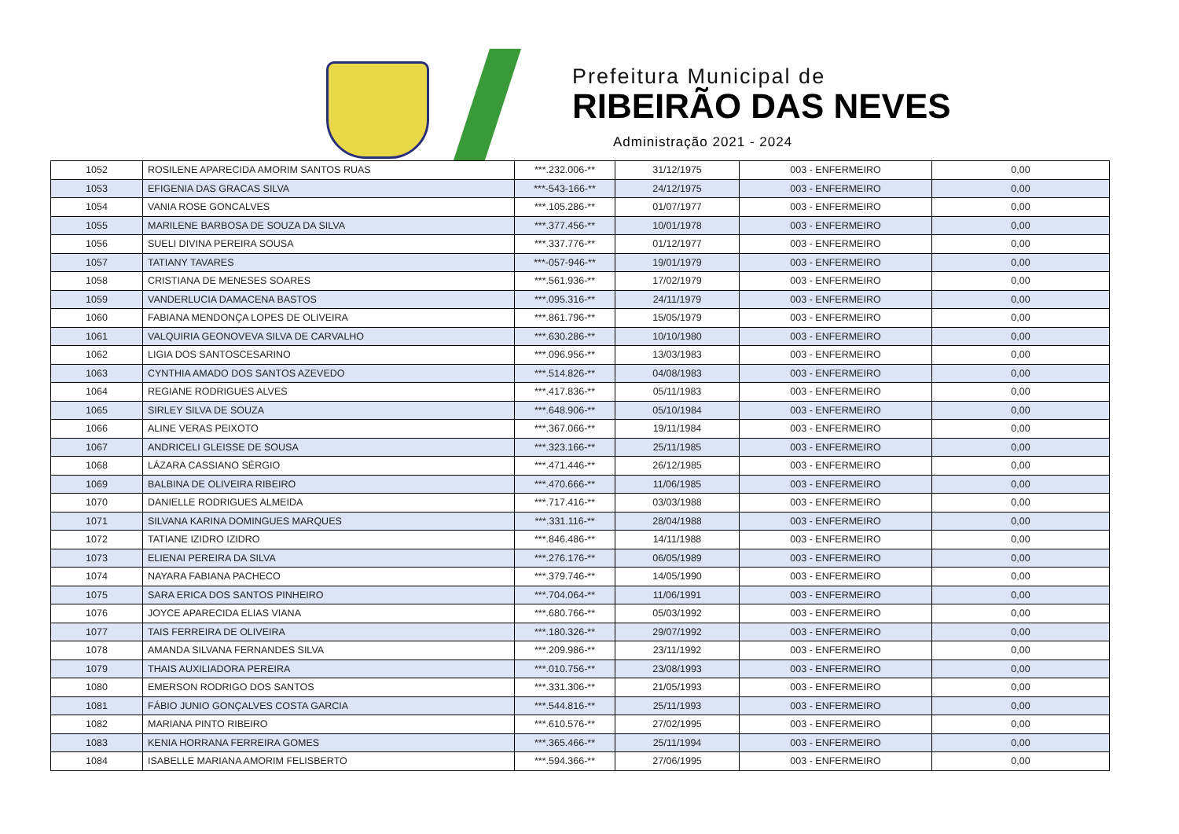Prefeitura Municipal de
RIBEIRÃO DAS NEVES
Administração 2021 - 2024
| 1052 | ROSILENE APARECIDA AMORIM SANTOS RUAS | ***.232.006-** | 31/12/1975 | 003 - ENFERMEIRO | 0,00 |
| 1053 | EFIGENIA DAS GRACAS SILVA | ***-543-166-** | 24/12/1975 | 003 - ENFERMEIRO | 0,00 |
| 1054 | VANIA ROSE GONCALVES | ***.105.286-** | 01/07/1977 | 003 - ENFERMEIRO | 0,00 |
| 1055 | MARILENE BARBOSA DE SOUZA DA SILVA | ***.377.456-** | 10/01/1978 | 003 - ENFERMEIRO | 0,00 |
| 1056 | SUELI DIVINA PEREIRA SOUSA | ***.337.776-** | 01/12/1977 | 003 - ENFERMEIRO | 0,00 |
| 1057 | TATIANY TAVARES | ***-057-946-** | 19/01/1979 | 003 - ENFERMEIRO | 0,00 |
| 1058 | CRISTIANA DE MENESES SOARES | ***.561.936-** | 17/02/1979 | 003 - ENFERMEIRO | 0,00 |
| 1059 | VANDERLUCIA DAMACENA BASTOS | ***.095.316-** | 24/11/1979 | 003 - ENFERMEIRO | 0,00 |
| 1060 | FABIANA MENDONÇA LOPES DE OLIVEIRA | ***.861.796-** | 15/05/1979 | 003 - ENFERMEIRO | 0,00 |
| 1061 | VALQUIRIA GEONOVEVA SILVA DE CARVALHO | ***.630.286-** | 10/10/1980 | 003 - ENFERMEIRO | 0,00 |
| 1062 | LIGIA DOS SANTOSCESARINO | ***.096.956-** | 13/03/1983 | 003 - ENFERMEIRO | 0,00 |
| 1063 | CYNTHIA AMADO DOS SANTOS AZEVEDO | ***.514.826-** | 04/08/1983 | 003 - ENFERMEIRO | 0,00 |
| 1064 | REGIANE RODRIGUES ALVES | ***.417.836-** | 05/11/1983 | 003 - ENFERMEIRO | 0,00 |
| 1065 | SIRLEY SILVA DE SOUZA | ***.648.906-** | 05/10/1984 | 003 - ENFERMEIRO | 0,00 |
| 1066 | ALINE VERAS PEIXOTO | ***.367.066-** | 19/11/1984 | 003 - ENFERMEIRO | 0,00 |
| 1067 | ANDRICELI GLEISSE DE SOUSA | ***.323.166-** | 25/11/1985 | 003 - ENFERMEIRO | 0,00 |
| 1068 | LÁZARA CASSIANO SÉRGIO | ***.471.446-** | 26/12/1985 | 003 - ENFERMEIRO | 0,00 |
| 1069 | BALBINA DE OLIVEIRA RIBEIRO | ***.470.666-** | 11/06/1985 | 003 - ENFERMEIRO | 0,00 |
| 1070 | DANIELLE RODRIGUES ALMEIDA | ***.717.416-** | 03/03/1988 | 003 - ENFERMEIRO | 0,00 |
| 1071 | SILVANA KARINA DOMINGUES MARQUES | ***.331.116-** | 28/04/1988 | 003 - ENFERMEIRO | 0,00 |
| 1072 | TATIANE IZIDRO IZIDRO | ***.846.486-** | 14/11/1988 | 003 - ENFERMEIRO | 0,00 |
| 1073 | ELIENAI PEREIRA DA SILVA | ***.276.176-** | 06/05/1989 | 003 - ENFERMEIRO | 0,00 |
| 1074 | NAYARA FABIANA PACHECO | ***.379.746-** | 14/05/1990 | 003 - ENFERMEIRO | 0,00 |
| 1075 | SARA ERICA DOS SANTOS PINHEIRO | ***.704.064-** | 11/06/1991 | 003 - ENFERMEIRO | 0,00 |
| 1076 | JOYCE APARECIDA ELIAS VIANA | ***.680.766-** | 05/03/1992 | 003 - ENFERMEIRO | 0,00 |
| 1077 | TAIS FERREIRA DE OLIVEIRA | ***.180.326-** | 29/07/1992 | 003 - ENFERMEIRO | 0,00 |
| 1078 | AMANDA SILVANA FERNANDES SILVA | ***.209.986-** | 23/11/1992 | 003 - ENFERMEIRO | 0,00 |
| 1079 | THAIS AUXILIADORA PEREIRA | ***.010.756-** | 23/08/1993 | 003 - ENFERMEIRO | 0,00 |
| 1080 | EMERSON RODRIGO DOS SANTOS | ***.331.306-** | 21/05/1993 | 003 - ENFERMEIRO | 0,00 |
| 1081 | FÁBIO JUNIO GONÇALVES COSTA GARCIA | ***.544.816-** | 25/11/1993 | 003 - ENFERMEIRO | 0,00 |
| 1082 | MARIANA PINTO RIBEIRO | ***.610.576-** | 27/02/1995 | 003 - ENFERMEIRO | 0,00 |
| 1083 | KENIA HORRANA FERREIRA GOMES | ***.365.466-** | 25/11/1994 | 003 - ENFERMEIRO | 0,00 |
| 1084 | ISABELLE MARIANA AMORIM FELISBERTO | ***.594.366-** | 27/06/1995 | 003 - ENFERMEIRO | 0,00 |